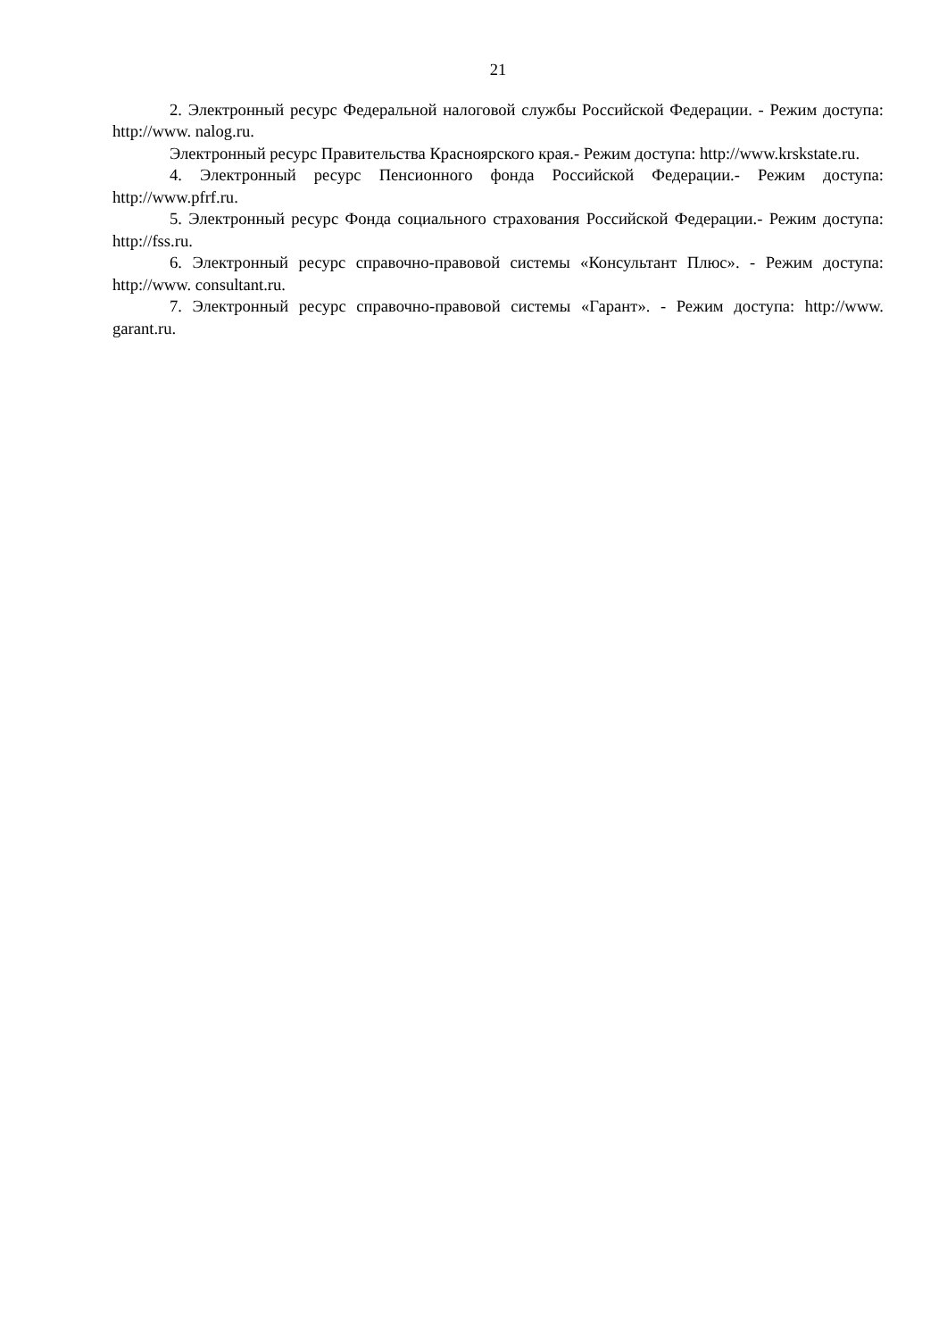21
2. Электронный ресурс Федеральной налоговой службы Российской Федерации. - Режим доступа: http://www. nalog.ru.
Электронный ресурс Правительства Красноярского края.- Режим доступа: http://www.krskstate.ru.
4. Электронный ресурс Пенсионного фонда Российской Федерации.- Режим доступа: http://www.pfrf.ru.
5. Электронный ресурс Фонда социального страхования Российской Федерации.- Режим доступа: http://fss.ru.
6. Электронный ресурс справочно-правовой системы «Консультант Плюс». - Режим доступа: http://www. consultant.ru.
7. Электронный ресурс справочно-правовой системы «Гарант». - Режим доступа: http://www. garant.ru.